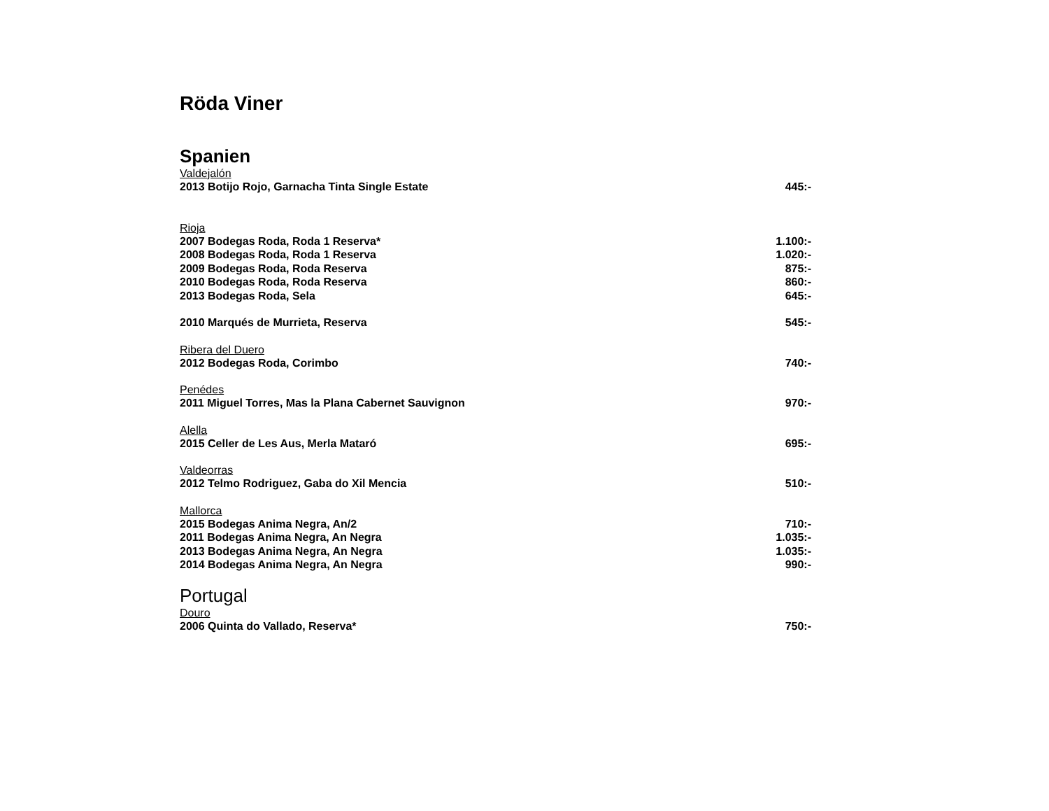Röda Viner
Spanien
Valdejalón
2013 Botijo Rojo, Garnacha Tinta Single Estate 445:-
Rioja
2007 Bodegas Roda, Roda 1 Reserva* 1.100:-
2008 Bodegas Roda, Roda 1 Reserva 1.020:-
2009 Bodegas Roda, Roda Reserva 875:-
2010 Bodegas Roda, Roda Reserva 860:-
2013 Bodegas Roda, Sela 645:-
2010 Marqués de Murrieta, Reserva 545:-
Ribera del Duero
2012 Bodegas Roda, Corimbo 740:-
Penédes
2011 Miguel Torres, Mas la Plana Cabernet Sauvignon 970:-
Alella
2015 Celler de Les Aus, Merla Mataró 695:-
Valdeorras
2012 Telmo Rodriguez, Gaba do Xil Mencia 510:-
Mallorca
2015 Bodegas Anima Negra, An/2 710:-
2011 Bodegas Anima Negra, An Negra 1.035:-
2013 Bodegas Anima Negra, An Negra 1.035:-
2014 Bodegas Anima Negra, An Negra 990:-
Portugal
Douro
2006 Quinta do Vallado, Reserva* 750:-